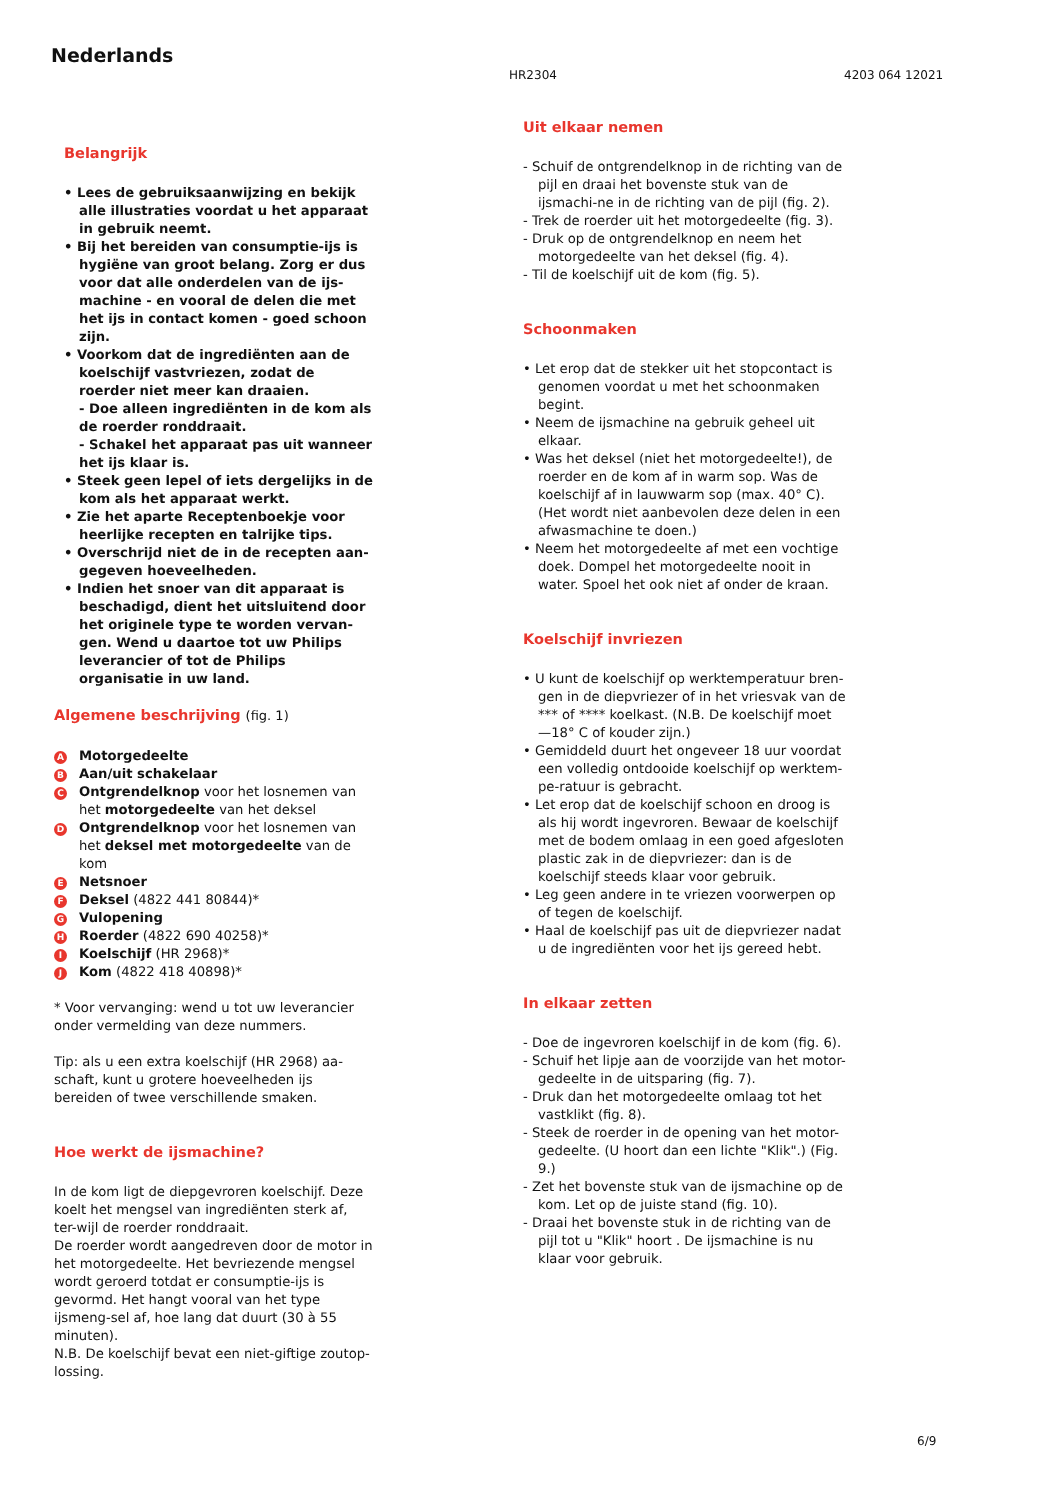Nederlands
HR2304 4203 064 12021
Belangrijk
• Lees de gebruiksaanwijzing en bekijk alle illustraties voordat u het apparaat in gebruik neemt.
• Bij het bereiden van consumptie-ijs is hygiëne van groot belang. Zorg er dus voor dat alle onderdelen van de ijs-machine - en vooral de delen die met het ijs in contact komen - goed schoon zijn.
• Voorkom dat de ingrediënten aan de koelschijf vastvriezen, zodat de roerder niet meer kan draaien.
- Doe alleen ingrediënten in de kom als de roerder ronddraait.
- Schakel het apparaat pas uit wanneer het ijs klaar is.
• Steek geen lepel of iets dergelijks in de kom als het apparaat werkt.
• Zie het aparte Receptenboekje voor heerlijke recepten en talrijke tips.
• Overschrijd niet de in de recepten aan-gegeven hoeveelheden.
• Indien het snoer van dit apparaat is beschadigd, dient het uitsluitend door het originele type te worden vervan-gen. Wend u daartoe tot uw Philips leverancier of tot de Philips organisatie in uw land.
Algemene beschrijving (fig. 1)
A Motorgedeelte
B Aan/uit schakelaar
C Ontgrendelknop voor het losnemen van het motorgedeelte van het deksel
D Ontgrendelknop voor het losnemen van het deksel met motorgedeelte van de kom
E Netsnoer
F Deksel (4822 441 80844)*
G Vulopening
H Roerder (4822 690 40258)*
I Koelschijf (HR 2968)*
J Kom (4822 418 40898)*
* Voor vervanging: wend u tot uw leverancier onder vermelding van deze nummers.
Tip: als u een extra koelschijf (HR 2968) aa-schaft, kunt u grotere hoeveelheden ijs bereiden of twee verschillende smaken.
Hoe werkt de ijsmachine?
In de kom ligt de diepgevroren koelschijf. Deze koelt het mengsel van ingrediënten sterk af, ter-wijl de roerder ronddraait.
De roerder wordt aangedreven door de motor in het motorgedeelte. Het bevriezende mengsel wordt geroerd totdat er consumptie-ijs is gevormd. Het hangt vooral van het type ijsmeng-sel af, hoe lang dat duurt (30 à 55 minuten).
N.B. De koelschijf bevat een niet-giftige zoutop-lossing.
Uit elkaar nemen
- Schuif de ontgrendelknop in de richting van de pijl en draai het bovenste stuk van de ijsmachi-ne in de richting van de pijl (fig. 2).
- Trek de roerder uit het motorgedeelte (fig. 3).
- Druk op de ontgrendelknop en neem het motorgedeelte van het deksel (fig. 4).
- Til de koelschijf uit de kom (fig. 5).
Schoonmaken
• Let erop dat de stekker uit het stopcontact is genomen voordat u met het schoonmaken begint.
• Neem de ijsmachine na gebruik geheel uit elkaar.
• Was het deksel (niet het motorgedeelte!), de roerder en de kom af in warm sop. Was de koelschijf af in lauwwarm sop (max. 40° C). (Het wordt niet aanbevolen deze delen in een afwasmachine te doen.)
• Neem het motorgedeelte af met een vochtige doek. Dompel het motorgedeelte nooit in water. Spoel het ook niet af onder de kraan.
Koelschijf invriezen
• U kunt de koelschijf op werktemperatuur bren-gen in de diepvriezer of in het vriesvak van de *** of **** koelkast. (N.B. De koelschijf moet —18° C of kouder zijn.)
• Gemiddeld duurt het ongeveer 18 uur voordat een volledig ontdooide koelschijf op werktem-pe-ratuur is gebracht.
• Let erop dat de koelschijf schoon en droog is als hij wordt ingevroren. Bewaar de koelschijf met de bodem omlaag in een goed afgesloten plastic zak in de diepvriezer: dan is de koelschijf steeds klaar voor gebruik.
• Leg geen andere in te vriezen voorwerpen op of tegen de koelschijf.
• Haal de koelschijf pas uit de diepvriezer nadat u de ingrediënten voor het ijs gereed hebt.
In elkaar zetten
- Doe de ingevroren koelschijf in de kom (fig. 6).
- Schuif het lipje aan de voorzijde van het motor-gedeelte in de uitsparing (fig. 7).
- Druk dan het motorgedeelte omlaag tot het vastklikt (fig. 8).
- Steek de roerder in de opening van het motor-gedeelte. (U hoort dan een lichte "Klik".) (Fig. 9.)
- Zet het bovenste stuk van de ijsmachine op de kom. Let op de juiste stand (fig. 10).
- Draai het bovenste stuk in de richting van de pijl tot u "Klik" hoort . De ijsmachine is nu klaar voor gebruik.
6/9